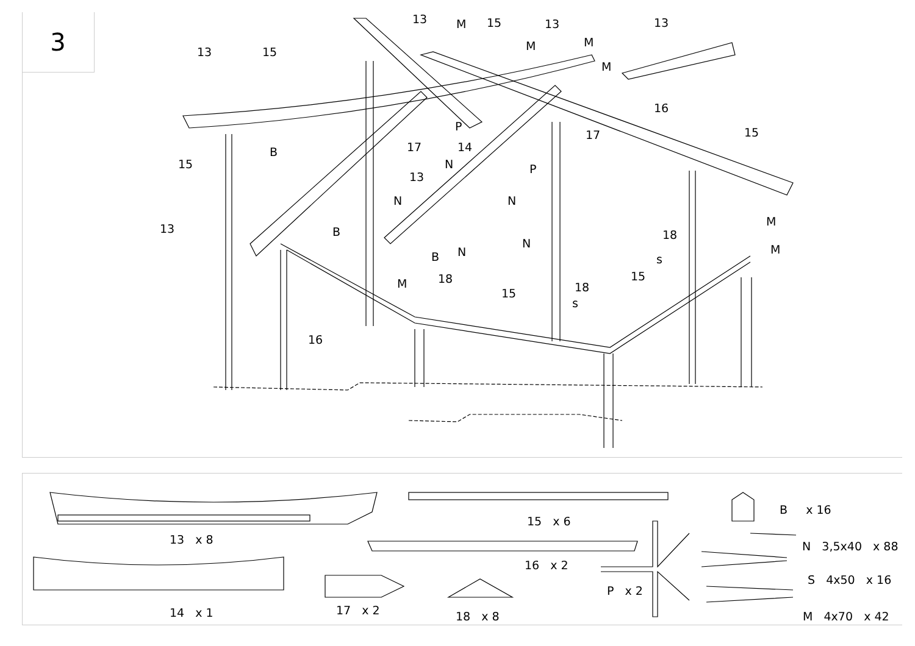3
13
M
15
13
13
13
15
M
M
M
16
P
17
14
17
15
B
N
15
P
13
N
N
M
13
B
18
N
N
M
B
s
15
18
M
18
15
s
16
13 x 8
15 x 6
B x 16
N 3,5x40 x 88
16 x 2
S 4x50 x 16
P x 2
14 x 1
17 x 2
18 x 8
M 4x70 x 42